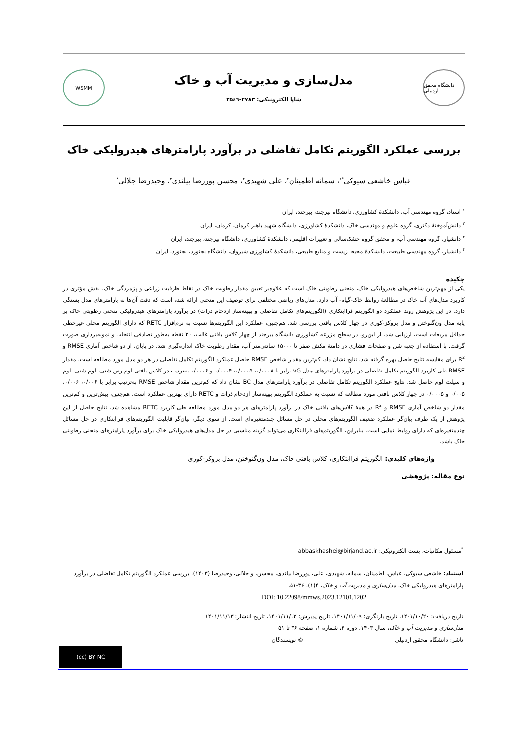دانشگاه محقق اردبیلی
مدل‌سازی و مدیریت آب و خاک
شاپا الکترونیکی: ۲۷۸۳-۲۵٤٦
WSMM
بررسی عملکرد الگوریتم تکامل تفاضلی در برآورد پارامترهای هیدرولیکی خاک
عباس خاشعی سیوکی<sup>*۱</sup>، سمانه اطمینان<sup>۲</sup>، علی شهیدی<sup>۳</sup>، محسن پوررضا بیلندی<sup>۳</sup>، وحیدرضا جلالی<sup>۴</sup>
<sup>۱</sup> استاد، گروه مهندسی آب، دانشکدهٔ کشاورزی، دانشگاه بیرجند، بیرجند، ایران
<sup>۲</sup> دانش‌آموختهٔ دکتری، گروه علوم و مهندسی خاک، دانشکدهٔ کشاورزی، دانشگاه شهید باهنر کرمان، کرمان، ایران
<sup>۳</sup> دانشیار، گروه مهندسی آب، و محقق گروه خشک‌سالی و تغییرات اقلیمی، دانشکدهٔ کشاورزی، دانشگاه بیرجند، بیرجند، ایران
<sup>۴</sup> دانشیار، گروه مهندسی طبیعت، دانشکدهٔ محیط زیست و منابع طبیعی، دانشکدهٔ کشاورزی شیروان، دانشگاه بجنورد، بجنورد، ایران
چکیده
یکی از مهم‌ترین شاخص‌های هیدرولیکی خاک، منحنی رطوبتی خاک است که علاوه‌بر تعیین مقدار رطوبت خاک در نقاط ظرفیت زراعی و پژمردگی خاک، نقش مؤثری در کاربرد مدل‌های آب خاک در مطالعهٔ روابط خاک-گیاه- آب دارد. مدل‌های ریاضی مختلفی برای توصیف این منحنی ارائه شده است که دقت آن‌ها به پارامترهای مدل بستگی دارد. در این پژوهش روند عملکرد دو الگوریتم فراابتکاری (الگوریتم‌های تکامل تفاضلی و بهینه‌ساز ازدحام ذرات) در برآورد پارامترهای هیدرولیکی منحنی رطوبتی خاک بر پایه مدل ون‌گنوختن و مدل بروکز-کوری در چهار کلاس بافتی بررسی شد. هم‌چنین، عملکرد این الگوریتم‌ها نسبت به نرم‌افزار RETC که دارای الگوریتم محلی غیرخطی حداقل مربعات است، ارزیابی شد. از این‌رو، در سطح مزرعه کشاورزی دانشگاه بیرجند از چهار کلاس بافتی غالب، ۲۰ نقطه به‌طور تصادفی انتخاب و نمونه‌برداری صورت گرفت. با استفاده از جعبه شن و صفحات فشاری در دامنهٔ مکش صفر تا ۱۵۰۰۰ سانتی‌متر آب، مقدار رطوبت خاک اندازه‌گیری شد. در پایان، از دو شاخص آماری RMSE و R<sup>2</sup> برای مقایسه نتایج حاصل بهره گرفته شد. نتایج نشان داد، کم‌ترین مقدار شاخص RMSE حاصل عملکرد الگوریتم تکامل تفاضلی در هر دو مدل مورد مطالعه است. مقدار RMSE طی کاربرد الگوریتم تکامل تفاضلی در برآورد پارامترهای مدل vG برابر با ۰/۰۰۰۸، ۰/۰۰۰۵، ۰/۰۰۰۴ و ۰/۰۰۰۶ به‌ترتیب در کلاس بافتی لوم رس شنی، لوم شنی، لوم و سیلت لوم حاصل شد. نتایج عملکرد الگوریتم تکامل تفاضلی در برآورد پارامترهای مدل BC نشان داد که کم‌ترین مقدار شاخص RMSE به‌ترتیب برابر با ۰/۰۰۶، ۰/۰۰۶، ۰/۰۰۵ و ۰/۰۰۰۵ در چهار کلاس بافتی مورد مطالعه که نسبت به عملکرد الگوریتم بهینه‌ساز ازدحام ذرات و RETC دارای بهترین عملکرد است. هم‌چنین، بیش‌ترین و کم‌ترین مقدار دو شاخص آماری RMSE و R<sup>2</sup> در همهٔ کلاس‌های بافتی خاک در برآورد پارامترهای هر دو مدل مورد مطالعه طی کاربرد RETC مشاهده شد. نتایج حاصل از این پژوهش از یک طرف بیان‌گر عملکرد ضعیف الگوریتم‌های محلی در حل مسائل چندمتغیره‌ای است. از سوی دیگر، بیان‌گر قابلیت الگوریتم‌های فراابتکاری در حل مسائل چندمتغیره‌ای که دارای روابط نمایی است. بنابراین، الگوریتم‌های فراابتکاری می‌تواند گزینه مناسبی در حل مدل‌های هیدرولیکی خاک برای برآورد پارامترهای منحنی رطوبتی خاک باشد.
واژه‌های کلیدی: الگوریتم فراابتکاری، کلاس بافتی خاک، مدل ون‌گنوختن، مدل بروکز-کوری
نوع مقاله: پژوهشی
<sup>*</sup> مسئول مکاتبات، پست الکترونیکی: abbaskhashei@birjand.ac.ir
استناد: خاشعی سیوکی، عباس، اطمینان، سمانه، شهیدی، علی، پوررضا بیلندی، محسن، و جلالی، وحیدرضا (۱۴۰۳). بررسی عملکرد الگوریتم تکامل تفاضلی در برآورد پارامترهای هیدرولیکی خاک، مدل‌سازی و مدیریت آب و خاک، ۴(۱)، ۳۶-۵۱.
DOI: 10.22098/mmws.2023.12101.1202
تاریخ دریافت: ۱۴۰۱/۱۰/۲۰، تاریخ بازنگری: ۱۴۰۱/۱۱/۰۹، تاریخ پذیرش: ۱۴۰۱/۱۱/۱۳، تاریخ انتشار: ۱۴۰۱/۱۱/۱۳
مدل‌سازی و مدیریت آب و خاک، سال ۱۴۰۳، دوره ۴، شماره ۱، صفحه ۳۶ تا ۵۱
ناشر: دانشگاه محقق اردبیلی © نویسندگان
(cc) BY NC